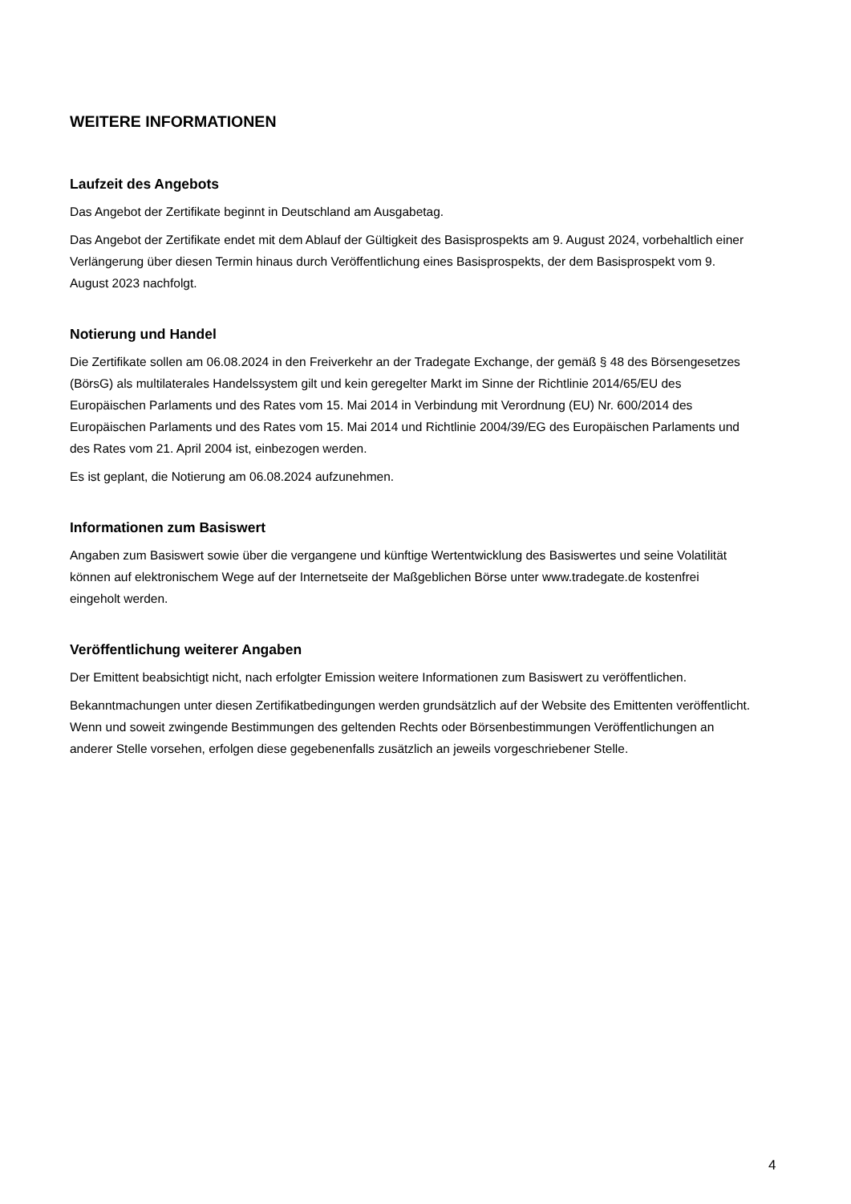WEITERE INFORMATIONEN
Laufzeit des Angebots
Das Angebot der Zertifikate beginnt in Deutschland am Ausgabetag.
Das Angebot der Zertifikate endet mit dem Ablauf der Gültigkeit des Basisprospekts am 9. August 2024, vorbehaltlich einer Verlängerung über diesen Termin hinaus durch Veröffentlichung eines Basisprospekts, der dem Basisprospekt vom 9. August 2023 nachfolgt.
Notierung und Handel
Die Zertifikate sollen am 06.08.2024 in den Freiverkehr an der Tradegate Exchange, der gemäß § 48 des Börsengesetzes (BörsG) als multilaterales Handelssystem gilt und kein geregelter Markt im Sinne der Richtlinie 2014/65/EU des Europäischen Parlaments und des Rates vom 15. Mai 2014 in Verbindung mit Verordnung (EU) Nr. 600/2014 des Europäischen Parlaments und des Rates vom 15. Mai 2014 und Richtlinie 2004/39/EG des Europäischen Parlaments und des Rates vom 21. April 2004 ist, einbezogen werden.
Es ist geplant, die Notierung am 06.08.2024 aufzunehmen.
Informationen zum Basiswert
Angaben zum Basiswert sowie über die vergangene und künftige Wertentwicklung des Basiswertes und seine Volatilität können auf elektronischem Wege auf der Internetseite der Maßgeblichen Börse unter www.tradegate.de kostenfrei eingeholt werden.
Veröffentlichung weiterer Angaben
Der Emittent beabsichtigt nicht, nach erfolgter Emission weitere Informationen zum Basiswert zu veröffentlichen.
Bekanntmachungen unter diesen Zertifikatbedingungen werden grundsätzlich auf der Website des Emittenten veröffentlicht. Wenn und soweit zwingende Bestimmungen des geltenden Rechts oder Börsenbestimmungen Veröffentlichungen an anderer Stelle vorsehen, erfolgen diese gegebenenfalls zusätzlich an jeweils vorgeschriebener Stelle.
4